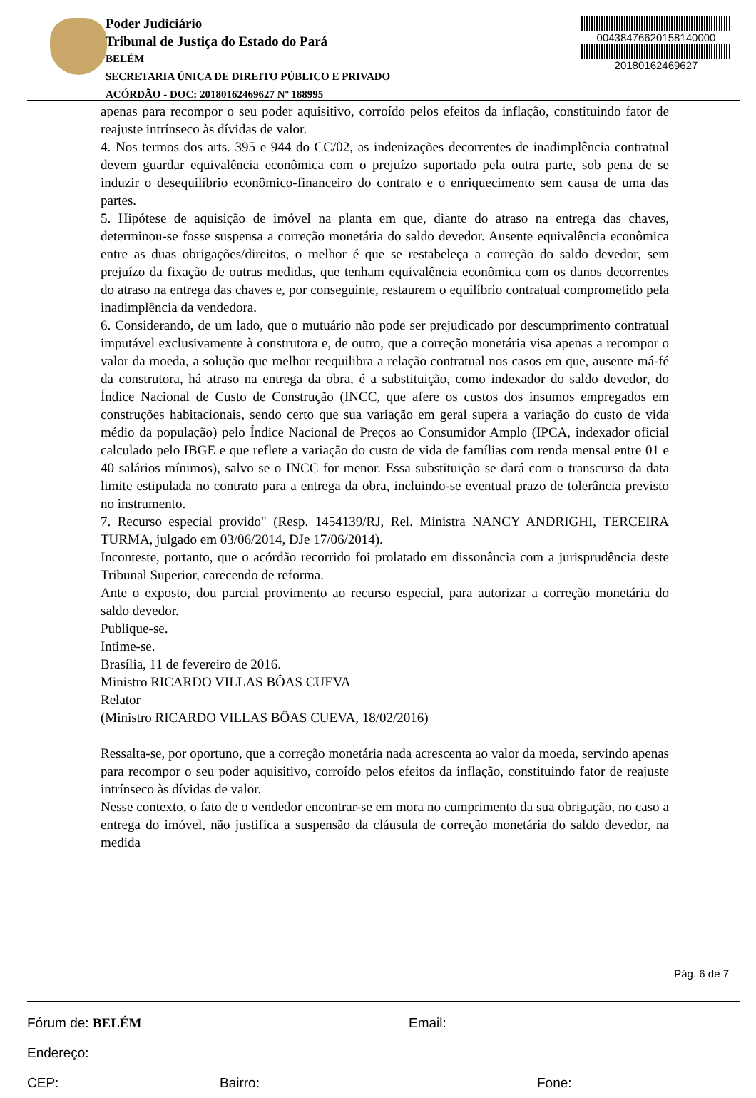Poder Judiciário
Tribunal de Justiça do Estado do Pará
BELÉM
SECRETARIA ÚNICA DE DIREITO PÚBLICO E PRIVADO
ACÓRDÃO - DOC: 20180162469627 Nº 188995
00438476620158140000
20180162469627
apenas para recompor o seu poder aquisitivo, corroído pelos efeitos da inflação, constituindo fator de reajuste intrínseco às dívidas de valor.
4. Nos termos dos arts. 395 e 944 do CC/02, as indenizações decorrentes de inadimplência contratual devem guardar equivalência econômica com o prejuízo suportado pela outra parte, sob pena de se induzir o desequilíbrio econômico-financeiro do contrato e o enriquecimento sem causa de uma das partes.
5. Hipótese de aquisição de imóvel na planta em que, diante do atraso na entrega das chaves, determinou-se fosse suspensa a correção monetária do saldo devedor. Ausente equivalência econômica entre as duas obrigações/direitos, o melhor é que se restabeleça a correção do saldo devedor, sem prejuízo da fixação de outras medidas, que tenham equivalência econômica com os danos decorrentes do atraso na entrega das chaves e, por conseguinte, restaurem o equilíbrio contratual comprometido pela inadimplência da vendedora.
6. Considerando, de um lado, que o mutuário não pode ser prejudicado por descumprimento contratual imputável exclusivamente à construtora e, de outro, que a correção monetária visa apenas a recompor o valor da moeda, a solução que melhor reequilibra a relação contratual nos casos em que, ausente má-fé da construtora, há atraso na entrega da obra, é a substituição, como indexador do saldo devedor, do Índice Nacional de Custo de Construção (INCC, que afere os custos dos insumos empregados em construções habitacionais, sendo certo que sua variação em geral supera a variação do custo de vida médio da população) pelo Índice Nacional de Preços ao Consumidor Amplo (IPCA, indexador oficial calculado pelo IBGE e que reflete a variação do custo de vida de famílias com renda mensal entre 01 e 40 salários mínimos), salvo se o INCC for menor. Essa substituição se dará com o transcurso da data limite estipulada no contrato para a entrega da obra, incluindo-se eventual prazo de tolerância previsto no instrumento.
7. Recurso especial provido" (Resp. 1454139/RJ, Rel. Ministra NANCY ANDRIGHI, TERCEIRA TURMA, julgado em 03/06/2014, DJe 17/06/2014).
Inconteste, portanto, que o acórdão recorrido foi prolatado em dissonância com a jurisprudência deste Tribunal Superior, carecendo de reforma.
Ante o exposto, dou parcial provimento ao recurso especial, para autorizar a correção monetária do saldo devedor.
Publique-se.
Intime-se.
Brasília, 11 de fevereiro de 2016.
Ministro RICARDO VILLAS BÔAS CUEVA
Relator
(Ministro RICARDO VILLAS BÔAS CUEVA, 18/02/2016)
Ressalta-se, por oportuno, que a correção monetária nada acrescenta ao valor da moeda, servindo apenas para recompor o seu poder aquisitivo, corroído pelos efeitos da inflação, constituindo fator de reajuste intrínseco às dívidas de valor.
Nesse contexto, o fato de o vendedor encontrar-se em mora no cumprimento da sua obrigação, no caso a entrega do imóvel, não justifica a suspensão da cláusula de correção monetária do saldo devedor, na medida
Pág. 6 de 7
Fórum de: BELÉM Email:
Endereço:
CEP: Bairro: Fone: